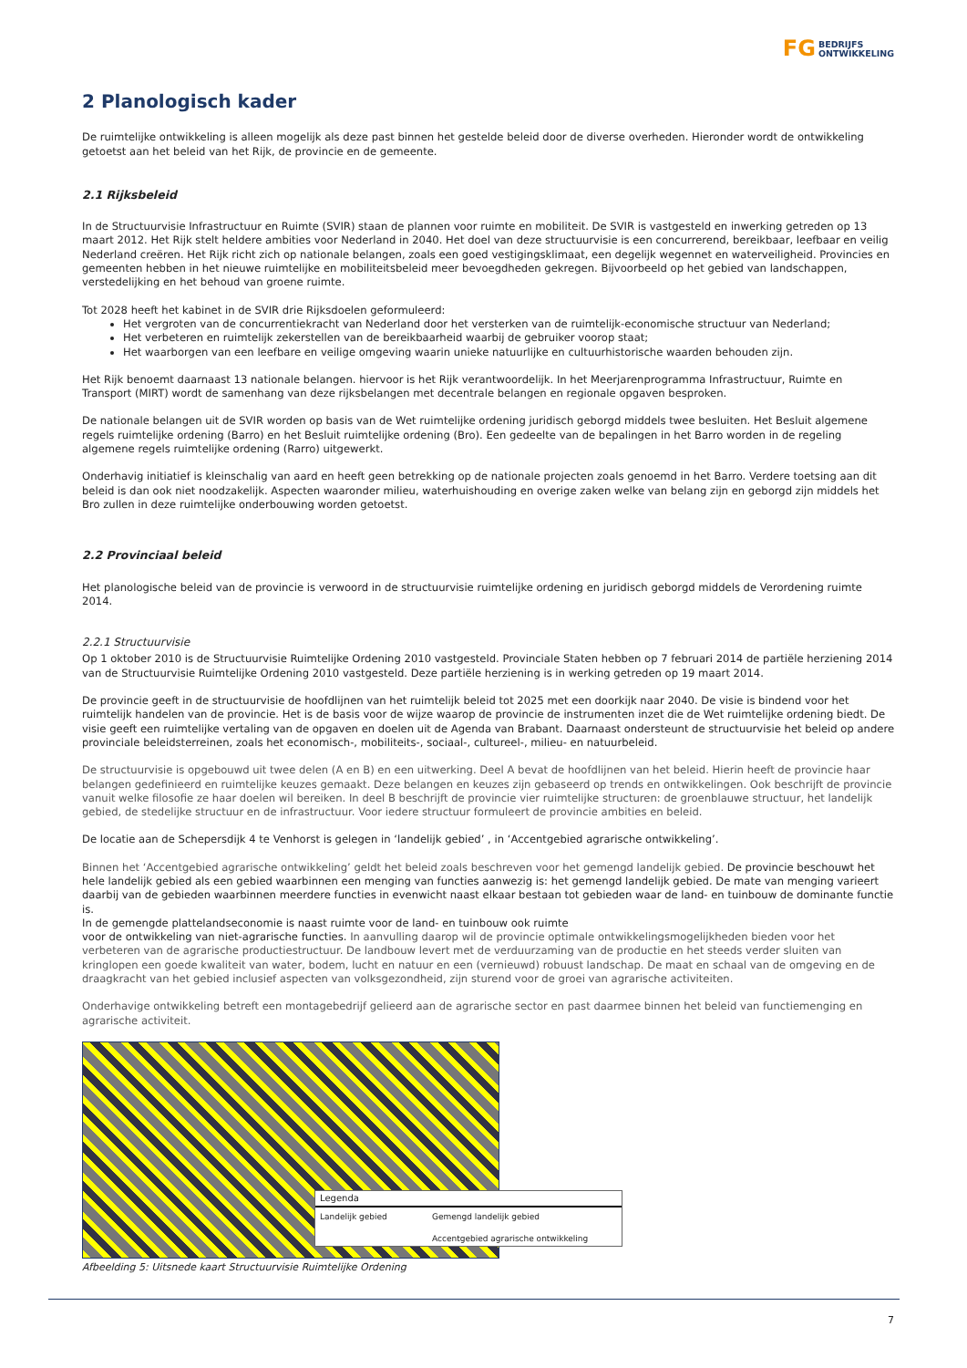FG BEDRIJFS
ONTWIKKELING
2 Planologisch kader
De ruimtelijke ontwikkeling is alleen mogelijk als deze past binnen het gestelde beleid door de diverse overheden. Hieronder wordt de ontwikkeling getoetst aan het beleid van het Rijk, de provincie en de gemeente.
2.1 Rijksbeleid
In de Structuurvisie Infrastructuur en Ruimte (SVIR) staan de plannen voor ruimte en mobiliteit. De SVIR is vastgesteld en inwerking getreden op 13 maart 2012. Het Rijk stelt heldere ambities voor Nederland in 2040. Het doel van deze structuurvisie is een concurrerend, bereikbaar, leefbaar en veilig Nederland creëren. Het Rijk richt zich op nationale belangen, zoals een goed vestigingsklimaat, een degelijk wegennet en waterveiligheid. Provincies en gemeenten hebben in het nieuwe ruimtelijke en mobiliteitsbeleid meer bevoegdheden gekregen. Bijvoorbeeld op het gebied van landschappen, verstedelijking en het behoud van groene ruimte.
Tot 2028 heeft het kabinet in de SVIR drie Rijksdoelen geformuleerd:
Het vergroten van de concurrentiekracht van Nederland door het versterken van de ruimtelijk-economische structuur van Nederland;
Het verbeteren en ruimtelijk zekerstellen van de bereikbaarheid waarbij de gebruiker voorop staat;
Het waarborgen van een leefbare en veilige omgeving waarin unieke natuurlijke en cultuurhistorische waarden behouden zijn.
Het Rijk benoemt daarnaast 13 nationale belangen. hiervoor is het Rijk verantwoordelijk. In het Meerjarenprogramma Infrastructuur, Ruimte en Transport (MIRT) wordt de samenhang van deze rijksbelangen met decentrale belangen en regionale opgaven besproken.
De nationale belangen uit de SVIR worden op basis van de Wet ruimtelijke ordening juridisch geborgd middels twee besluiten. Het Besluit algemene regels ruimtelijke ordening (Barro) en het Besluit ruimtelijke ordening (Bro). Een gedeelte van de bepalingen in het Barro worden in de regeling algemene regels ruimtelijke ordening (Rarro) uitgewerkt.
Onderhavig initiatief is kleinschalig van aard en heeft geen betrekking op de nationale projecten zoals genoemd in het Barro. Verdere toetsing aan dit beleid is dan ook niet noodzakelijk. Aspecten waaronder milieu, waterhuishouding en overige zaken welke van belang zijn en geborgd zijn middels het Bro zullen in deze ruimtelijke onderbouwing worden getoetst.
2.2 Provinciaal beleid
Het planologische beleid van de provincie is verwoord in de structuurvisie ruimtelijke ordening en juridisch geborgd middels de Verordening ruimte 2014.
2.2.1 Structuurvisie
Op 1 oktober 2010 is de Structuurvisie Ruimtelijke Ordening 2010 vastgesteld. Provinciale Staten hebben op 7 februari 2014 de partiële herziening 2014 van de Structuurvisie Ruimtelijke Ordening 2010 vastgesteld. Deze partiële herziening is in werking getreden op 19 maart 2014.
De provincie geeft in de structuurvisie de hoofdlijnen van het ruimtelijk beleid tot 2025 met een doorkijk naar 2040. De visie is bindend voor het ruimtelijk handelen van de provincie. Het is de basis voor de wijze waarop de provincie de instrumenten inzet die de Wet ruimtelijke ordening biedt. De visie geeft een ruimtelijke vertaling van de opgaven en doelen uit de Agenda van Brabant. Daarnaast ondersteunt de structuurvisie het beleid op andere provinciale beleidsterreinen, zoals het economisch-, mobiliteits-, sociaal-, cultureel-, milieu- en natuurbeleid.
De structuurvisie is opgebouwd uit twee delen (A en B) en een uitwerking. Deel A bevat de hoofdlijnen van het beleid. Hierin heeft de provincie haar belangen gedefinieerd en ruimtelijke keuzes gemaakt. Deze belangen en keuzes zijn gebaseerd op trends en ontwikkelingen. Ook beschrijft de provincie vanuit welke filosofie ze haar doelen wil bereiken. In deel B beschrijft de provincie vier ruimtelijke structuren: de groenblauwe structuur, het landelijk gebied, de stedelijke structuur en de infrastructuur. Voor iedere structuur formuleert de provincie ambities en beleid.
De locatie aan de Schepersdijk 4 te Venhorst is gelegen in ‘landelijk gebied’ , in ‘Accentgebied agrarische ontwikkeling’.
Binnen het ‘Accentgebied agrarische ontwikkeling’ geldt het beleid zoals beschreven voor het gemengd landelijk gebied. De provincie beschouwt het hele landelijk gebied als een gebied waarbinnen een menging van functies aanwezig is: het gemengd landelijk gebied. De mate van menging varieert daarbij van de gebieden waarbinnen meerdere functies in evenwicht naast elkaar bestaan tot gebieden waar de land- en tuinbouw de dominante functie is.
In de gemengde plattelandseconomie is naast ruimte voor de land- en tuinbouw ook ruimte
voor de ontwikkeling van niet-agrarische functies. In aanvulling daarop wil de provincie optimale ontwikkelingsmogelijkheden bieden voor het verbeteren van de agrarische productiestructuur. De landbouw levert met de verduurzaming van de productie en het steeds verder sluiten van kringlopen een goede kwaliteit van water, bodem, lucht en natuur en een (vernieuwd) robuust landschap. De maat en schaal van de omgeving en de draagkracht van het gebied inclusief aspecten van volksgezondheid, zijn sturend voor de groei van agrarische activiteiten.
Onderhavige ontwikkeling betreft een montagebedrijf gelieerd aan de agrarische sector en past daarmee binnen het beleid van functiemenging en agrarische activiteit.
Legenda
Landelijk gebied Gemengd landelijk gebied
Accentgebied agrarische ontwikkeling
Afbeelding 5: Uitsnede kaart Structuurvisie Ruimtelijke Ordening
7